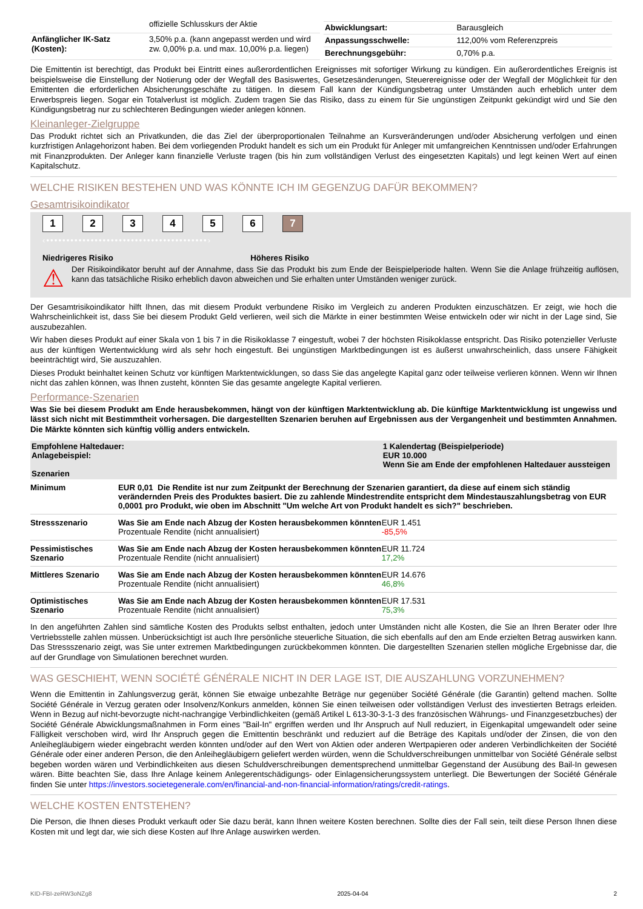| | offizielle Schlusskurs der Aktie |
| Anfänglicher IK-Satz (Kosten): | 3,50% p.a. (kann angepasst werden und wird zw. 0,00% p.a. und max. 10,00% p.a. liegen) |
| Abwicklungsart: | Barausgleich |
| Anpassungsschwelle: | 112,00% vom Referenzpreis |
| Berechnungsgebühr: | 0,70% p.a. |
Die Emittentin ist berechtigt, das Produkt bei Eintritt eines außerordentlichen Ereignisses mit sofortiger Wirkung zu kündigen. Ein außerordentliches Ereignis ist beispielsweise die Einstellung der Notierung oder der Wegfall des Basiswertes, Gesetzesänderungen, Steuerereignisse oder der Wegfall der Möglichkeit für den Emittenten die erforderlichen Absicherungsgeschäfte zu tätigen. In diesem Fall kann der Kündigungsbetrag unter Umständen auch erheblich unter dem Erwerbspreis liegen. Sogar ein Totalverlust ist möglich. Zudem tragen Sie das Risiko, dass zu einem für Sie ungünstigen Zeitpunkt gekündigt wird und Sie den Kündigungsbetrag nur zu schlechteren Bedingungen wieder anlegen können.
Kleinanleger-Zielgruppe
Das Produkt richtet sich an Privatkunden, die das Ziel der überproportionalen Teilnahme an Kursveränderungen und/oder Absicherung verfolgen und einen kurzfristigen Anlagehorizont haben. Bei dem vorliegenden Produkt handelt es sich um ein Produkt für Anleger mit umfangreichen Kenntnissen und/oder Erfahrungen mit Finanzprodukten. Der Anleger kann finanzielle Verluste tragen (bis hin zum vollständigen Verlust des eingesetzten Kapitals) und legt keinen Wert auf einen Kapitalschutz.
WELCHE RISIKEN BESTEHEN UND WAS KÖNNTE ICH IM GEGENZUG DAFÜR BEKOMMEN?
Gesamtrisikoindikator
1234567
‹••••••••••••••••••••••••••••••••••••••••›
Niedrigeres Risiko Höheres Risiko
⚠
Der Risikoindikator beruht auf der Annahme, dass Sie das Produkt bis zum Ende der Beispielperiode halten. Wenn Sie die Anlage frühzeitig auflösen, kann das tatsächliche Risiko erheblich davon abweichen und Sie erhalten unter Umständen weniger zurück.
Der Gesamtrisikoindikator hilft Ihnen, das mit diesem Produkt verbundene Risiko im Vergleich zu anderen Produkten einzuschätzen. Er zeigt, wie hoch die Wahrscheinlichkeit ist, dass Sie bei diesem Produkt Geld verlieren, weil sich die Märkte in einer bestimmten Weise entwickeln oder wir nicht in der Lage sind, Sie auszubezahlen.
Wir haben dieses Produkt auf einer Skala von 1 bis 7 in die Risikoklasse 7 eingestuft, wobei 7 der höchsten Risikoklasse entspricht. Das Risiko potenzieller Verluste aus der künftigen Wertentwicklung wird als sehr hoch eingestuft. Bei ungünstigen Marktbedingungen ist es äußerst unwahrscheinlich, dass unsere Fähigkeit beeinträchtigt wird, Sie auszuzahlen.
Dieses Produkt beinhaltet keinen Schutz vor künftigen Marktentwicklungen, so dass Sie das angelegte Kapital ganz oder teilweise verlieren können. Wenn wir Ihnen nicht das zahlen können, was Ihnen zusteht, könnten Sie das gesamte angelegte Kapital verlieren.
Performance-Szenarien
Was Sie bei diesem Produkt am Ende herausbekommen, hängt von der künftigen Marktentwicklung ab. Die künftige Marktentwicklung ist ungewiss und lässt sich nicht mit Bestimmtheit vorhersagen. Die dargestellten Szenarien beruhen auf Ergebnissen aus der Vergangenheit und bestimmten Annahmen. Die Märkte könnten sich künftig völlig anders entwickeln.
| Empfohlene Haltedauer: Anlagebeispiel: Szenarien | | 1 Kalendertag (Beispielperiode) EUR 10.000 Wenn Sie am Ende der empfohlenen Haltedauer aussteigen |
| Minimum | EUR 0,01 Die Rendite ist nur zum Zeitpunkt der Berechnung der Szenarien garantiert, da diese auf einem sich ständig verändernden Preis des Produktes basiert. Die zu zahlende Mindestrendite entspricht dem Mindestauszahlungsbetrag von EUR 0,0001 pro Produkt, wie oben im Abschnitt "Um welche Art von Produkt handelt es sich?" beschrieben. | |
| Stressszenario | Was Sie am Ende nach Abzug der Kosten herausbekommen könnten Prozentuale Rendite (nicht annualisiert) | EUR 1.451 -85,5% |
| Pessimistisches Szenario | Was Sie am Ende nach Abzug der Kosten herausbekommen könnten Prozentuale Rendite (nicht annualisiert) | EUR 11.724 17,2% |
| Mittleres Szenario | Was Sie am Ende nach Abzug der Kosten herausbekommen könnten Prozentuale Rendite (nicht annualisiert) | EUR 14.676 46,8% |
| Optimistisches Szenario | Was Sie am Ende nach Abzug der Kosten herausbekommen könnten Prozentuale Rendite (nicht annualisiert) | EUR 17.531 75,3% |
In den angeführten Zahlen sind sämtliche Kosten des Produkts selbst enthalten, jedoch unter Umständen nicht alle Kosten, die Sie an Ihren Berater oder Ihre Vertriebsstelle zahlen müssen. Unberücksichtigt ist auch Ihre persönliche steuerliche Situation, die sich ebenfalls auf den am Ende erzielten Betrag auswirken kann. Das Stressszenario zeigt, was Sie unter extremen Marktbedingungen zurückbekommen könnten. Die dargestellten Szenarien stellen mögliche Ergebnisse dar, die auf der Grundlage von Simulationen berechnet wurden.
WAS GESCHIEHT, WENN SOCIÉTÉ GÉNÉRALE NICHT IN DER LAGE IST, DIE AUSZAHLUNG VORZUNEHMEN?
Wenn die Emittentin in Zahlungsverzug gerät, können Sie etwaige unbezahlte Beträge nur gegenüber Société Générale (die Garantin) geltend machen. Sollte Société Générale in Verzug geraten oder Insolvenz/Konkurs anmelden, können Sie einen teilweisen oder vollständigen Verlust des investierten Betrags erleiden. Wenn in Bezug auf nicht-bevorzugte nicht-nachrangige Verbindlichkeiten (gemäß Artikel L 613-30-3-1-3 des französischen Währungs- und Finanzgesetzbuches) der Société Générale Abwicklungsmaßnahmen in Form eines "Bail-In" ergriffen werden und Ihr Anspruch auf Null reduziert, in Eigenkapital umgewandelt oder seine Fälligkeit verschoben wird, wird Ihr Anspruch gegen die Emittentin beschränkt und reduziert auf die Beträge des Kapitals und/oder der Zinsen, die von den Anleihegläubigern wieder eingebracht werden könnten und/oder auf den Wert von Aktien oder anderen Wertpapieren oder anderen Verbindlichkeiten der Société Générale oder einer anderen Person, die den Anleihegläubigern geliefert werden würden, wenn die Schuldverschreibungen unmittelbar von Société Générale selbst begeben worden wären und Verbindlichkeiten aus diesen Schuldverschreibungen dementsprechend unmittelbar Gegenstand der Ausübung des Bail-In gewesen wären. Bitte beachten Sie, dass Ihre Anlage keinem Anlegerentschädigungs- oder Einlagensicherungssystem unterliegt. Die Bewertungen der Société Générale finden Sie unter https://investors.societegenerale.com/en/financial-and-non-financial-information/ratings/credit-ratings.
WELCHE KOSTEN ENTSTEHEN?
Die Person, die Ihnen dieses Produkt verkauft oder Sie dazu berät, kann Ihnen weitere Kosten berechnen. Sollte dies der Fall sein, teilt diese Person Ihnen diese Kosten mit und legt dar, wie sich diese Kosten auf Ihre Anlage auswirken werden.
KID-FBI-zeRW3oNZg8 2025-04-04 2